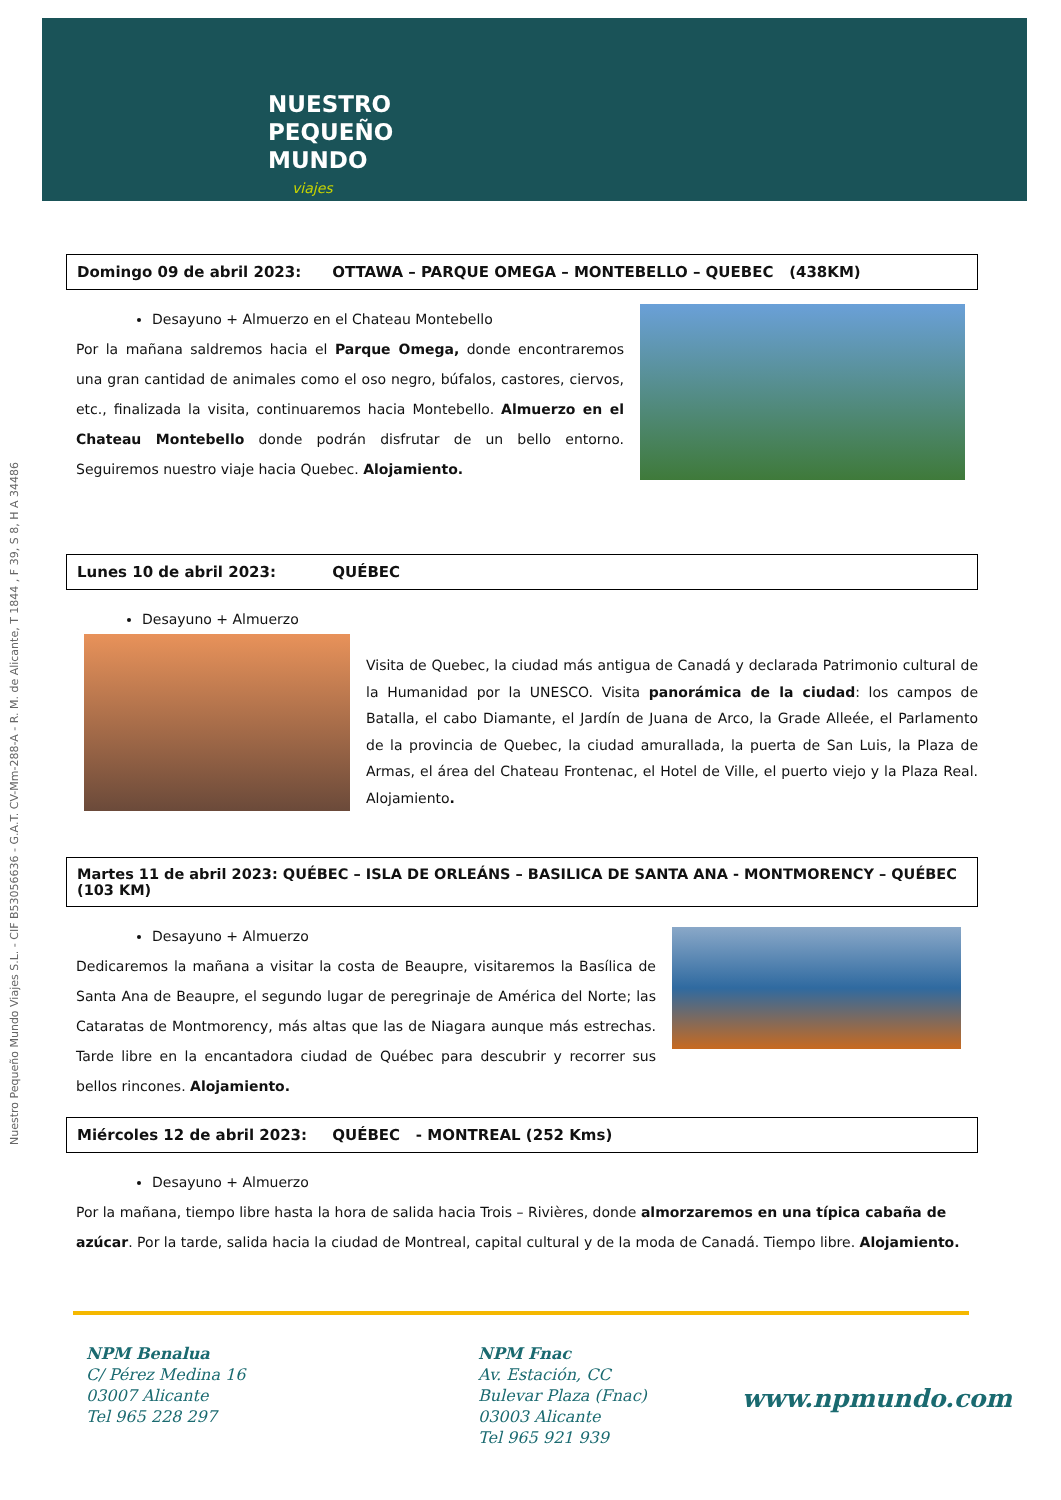NUESTRO
PEQUEÑO
MUNDO
viajes
Nuestro Pequeño Mundo Viajes S.L. - CIF B53056636 - G.A.T. CV-Mm-288-A - R. M. de Alicante, T 1844 , F 39, S 8, H A 34486
Domingo 09 de abril 2023: OTTAWA – PARQUE OMEGA – MONTEBELLO – QUEBEC (438KM)
Desayuno + Almuerzo en el Chateau Montebello
Por la mañana saldremos hacia el Parque Omega, donde encontraremos una gran cantidad de animales como el oso negro, búfalos, castores, ciervos, etc., finalizada la visita, continuaremos hacia Montebello. Almuerzo en el Chateau Montebello donde podrán disfrutar de un bello entorno. Seguiremos nuestro viaje hacia Quebec. Alojamiento.
Lunes 10 de abril 2023: QUÉBEC
Desayuno + Almuerzo
Visita de Quebec, la ciudad más antigua de Canadá y declarada Patrimonio cultural de la Humanidad por la UNESCO. Visita panorámica de la ciudad: los campos de Batalla, el cabo Diamante, el Jardín de Juana de Arco, la Grade Alleée, el Parlamento de la provincia de Quebec, la ciudad amurallada, la puerta de San Luis, la Plaza de Armas, el área del Chateau Frontenac, el Hotel de Ville, el puerto viejo y la Plaza Real. Alojamiento.
Martes 11 de abril 2023: QUÉBEC – ISLA DE ORLEÁNS – BASILICA DE SANTA ANA - MONTMORENCY – QUÉBEC (103 KM)
Desayuno + Almuerzo
Dedicaremos la mañana a visitar la costa de Beaupre, visitaremos la Basílica de Santa Ana de Beaupre, el segundo lugar de peregrinaje de América del Norte; las Cataratas de Montmorency, más altas que las de Niagara aunque más estrechas. Tarde libre en la encantadora ciudad de Québec para descubrir y recorrer sus bellos rincones. Alojamiento.
Miércoles 12 de abril 2023: QUÉBEC - MONTREAL (252 Kms)
Desayuno + Almuerzo
Por la mañana, tiempo libre hasta la hora de salida hacia Trois – Rivières, donde almorzaremos en una típica cabaña de azúcar. Por la tarde, salida hacia la ciudad de Montreal, capital cultural y de la moda de Canadá. Tiempo libre. Alojamiento.
NPM Benalua
C/ Pérez Medina 16
03007 Alicante
Tel 965 228 297
NPM Fnac
Av. Estación, CC
Bulevar Plaza (Fnac)
03003 Alicante
Tel 965 921 939
www.npmundo.com